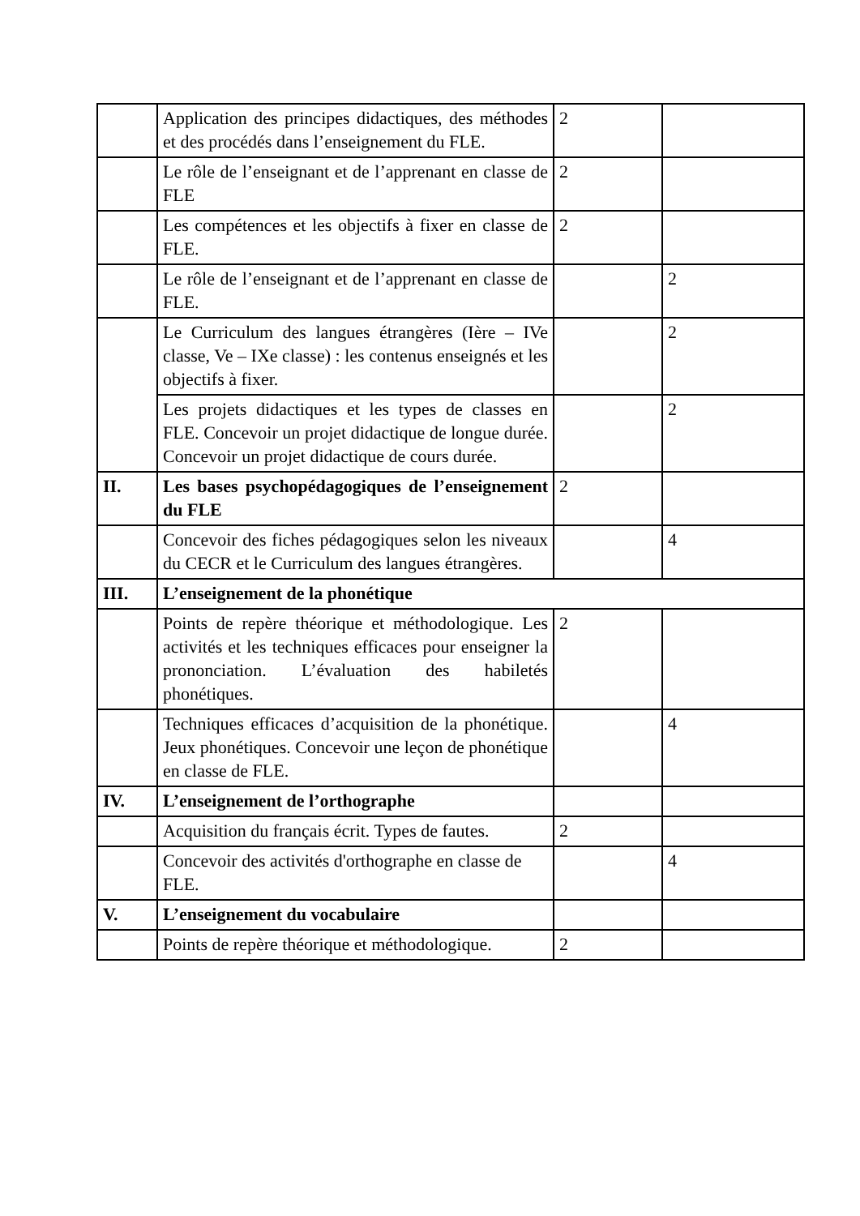| | Application des principes didactiques, des méthodes et des procédés dans l’enseignement du FLE. | 2 | |
| | Le rôle de l’enseignant et de l’apprenant en classe de FLE | 2 | |
| | Les compétences et les objectifs à fixer en classe de FLE. | 2 | |
| | Le rôle de l’enseignant et de l’apprenant en classe de FLE. | | 2 |
| | Le Curriculum des langues étrangères (Ière – IVe classe, Ve – IXe classe) : les contenus enseignés et les objectifs à fixer. | | 2 |
| | Les projets didactiques et les types de classes en FLE. Concevoir un projet didactique de longue durée. Concevoir un projet didactique de cours durée. | | 2 |
| II. | Les bases psychopédagogiques de l’enseignement du FLE | 2 | |
| | Concevoir des fiches pédagogiques selon les niveaux du CECR et le Curriculum des langues étrangères. | | 4 |
| III. | L’enseignement de la phonétique | | |
| | Points de repère théorique et méthodologique. Les activités et les techniques efficaces pour enseigner la prononciation. L’évaluation des habiletés phonétiques. | 2 | |
| | Techniques efficaces d’acquisition de la phonétique. Jeux phonétiques. Concevoir une leçon de phonétique en classe de FLE. | | 4 |
| IV. | L’enseignement de l’orthographe | | |
| | Acquisition du français écrit. Types de fautes. | 2 | |
| | Concevoir des activités d'orthographe en classe de FLE. | | 4 |
| V. | L’enseignement du vocabulaire | | |
| | Points de repère théorique et méthodologique. | 2 | |